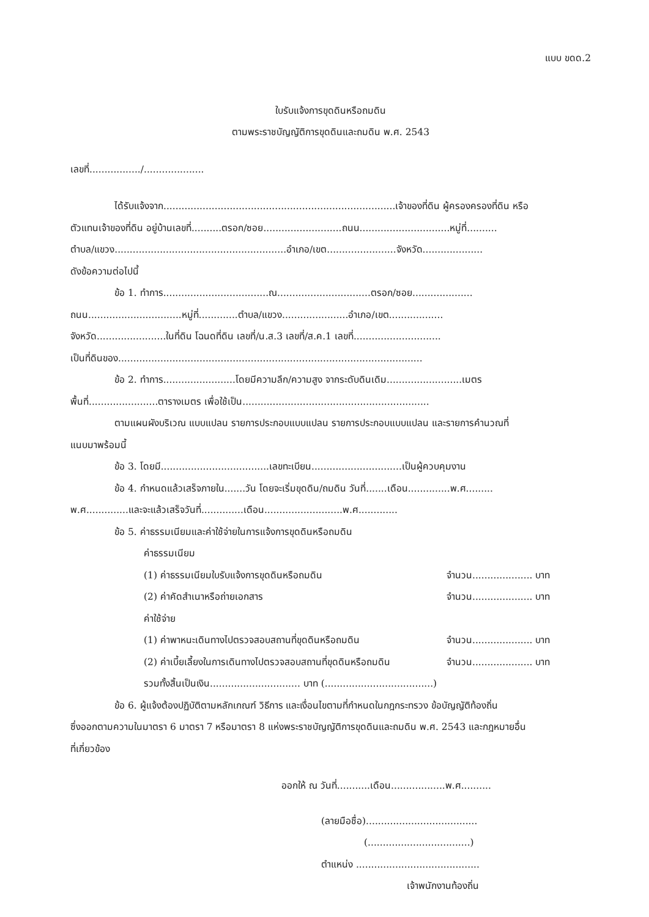แบบ ขดด.2
ใบรับแจ้งการขุดดินหรือถมดิน
ตามพระราชบัญญัติการขุดดินและถมดิน พ.ศ. 2543
เลขที่................./....................
ได้รับแจ้งจาก.............................................................................เจ้าของที่ดิน ผู้ครองครองที่ดิน หรือ
ตัวแทนเจ้าของที่ดิน อยู่บ้านเลขที่..........ตรอก/ซอย..........................ถนน..............................หมู่ที่..........
ตำบล/แขวง.........................................................อำเภอ/เขต.......................จังหวัด....................
ดังข้อความต่อไปนี้
ข้อ 1. ทำการ...................................ณ...............................ตรอก/ซอย....................
ถนน...............................หมู่ที่.............ตำบล/แขวง......................อำเภอ/เขต..................
จังหวัด.......................ในที่ดิน โฉนดที่ดิน เลขที่/น.ส.3 เลขที่/ส.ค.1 เลขที่.............................
เป็นที่ดินของ.....................................................................................................
ข้อ 2. ทำการ........................โดยมีความลึก/ความสูง จากระดับดินเดิม.........................เมตร
พื้นที่.......................ตารางเมตร เพื่อใช้เป็น..............................................................
ตามแผนผังบริเวณ แบบแปลน รายการประกอบแบบแปลน รายการประกอบแบบแปลน และรายการคำนวณที่
แนบมาพร้อมนี้
ข้อ 3. โดยมี....................................เลขทะเบียน..............................เป็นผู้ควบคุมงาน
ข้อ 4. กำหนดแล้วเสร็จภายใน.......วัน โดยจะเริ่มขุดดิน/ถมดิน วันที่.......เดือน..............พ.ศ.........
พ.ศ..............และจะแล้วเสร็จวันที่..............เดือน..........................พ.ศ.............
ข้อ 5. ค่าธรรมเนียมและค่าใช้จ่ายในการแจ้งการขุดดินหรือถมดิน
ค่าธรรมเนียม
(1) ค่าธรรมเนียมใบรับแจ้งการขุดดินหรือถมดิน จำนวน.................... บาท
(2) ค่าคัดสำเนาหรือถ่ายเอกสาร จำนวน.................... บาท
ค่าใช้จ่าย
(1) ค่าพาหนะเดินทางไปตรวจสอบสถานที่ขุดดินหรือถมดิน จำนวน.................... บาท
(2) ค่าเบี้ยเลี้ยงในการเดินทางไปตรวจสอบสถานที่ขุดดินหรือถมดิน จำนวน.................... บาท
รวมทั้งสิ้นเป็นเงิน.............................. บาท (....................................)
ข้อ 6. ผู้แจ้งต้องปฏิบัติตามหลักเกณฑ์ วิธีการ และเงื่อนไขตามที่กำหนดในกฎกระทรวง ข้อบัญญัติท้องถิ่น
ซึ่งออกตามความในมาตรา 6 มาตรา 7 หรือมาตรา 8 แห่งพระราชบัญญัติการขุดดินและถมดิน พ.ศ. 2543 และกฎหมายอื่น
ที่เกี่ยวข้อง
ออกให้ ณ วันที่...........เดือน..................พ.ศ..........
(ลายมือชื่อ).....................................
(..................................)
ตำแหน่ง .........................................
เจ้าพนักงานท้องถิ่น